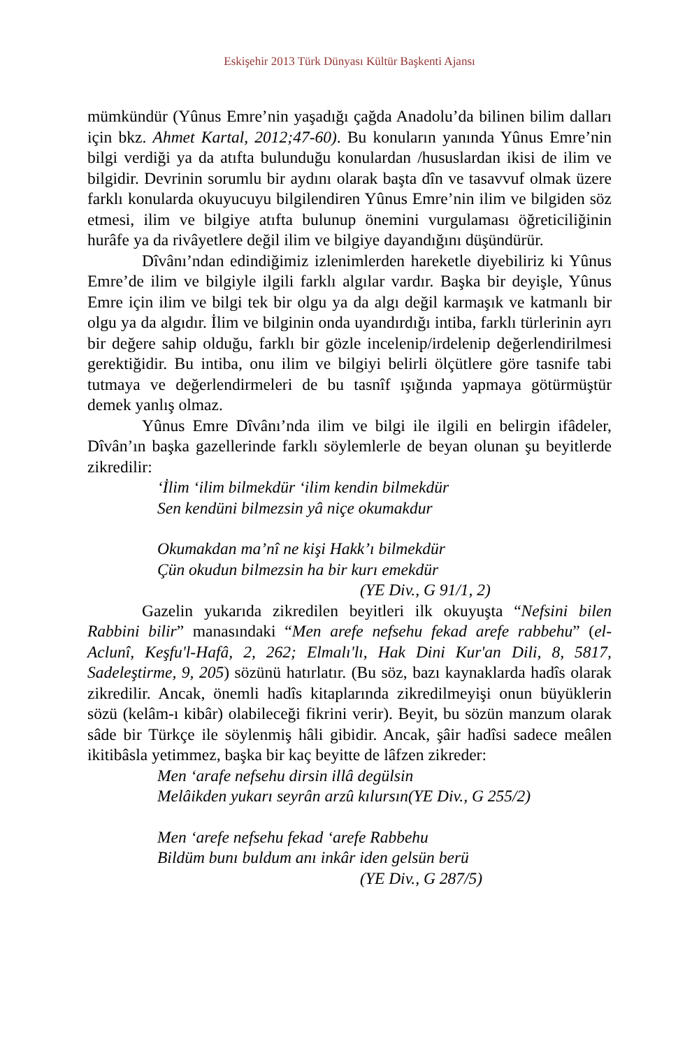Eskişehir 2013 Türk Dünyası Kültür Başkenti Ajansı
mümkündür (Yûnus Emre’nin yaşadığı çağda Anadolu’da bilinen bilim dalları için bkz. Ahmet Kartal, 2012;47-60). Bu konuların yanında Yûnus Emre’nin bilgi verdiği ya da atıfta bulunduğu konulardan /hususlardan ikisi de ilim ve bilgidir. Devrinin sorumlu bir aydını olarak başta dîn ve tasavvuf olmak üzere farklı konularda okuyucuyu bilgilendiren Yûnus Emre’nin ilim ve bilgiden söz etmesi, ilim ve bilgiye atıfta bulunup önemini vurgulaması öğreticiliğinin hurâfe ya da rivâyetlere değil ilim ve bilgiye dayandığını düşündürür.
Dîvânı’ndan edindiğimiz izlenimlerden hareketle diyebiliriz ki Yûnus Emre’de ilim ve bilgiyle ilgili farklı algılar vardır. Başka bir deyişle, Yûnus Emre için ilim ve bilgi tek bir olgu ya da algı değil karmaşık ve katmanlı bir olgu ya da algıdır. İlim ve bilginin onda uyandırdığı intiba, farklı türlerinin ayrı bir değere sahip olduğu, farklı bir gözle incelenip/irdelenip değerlendirilmesi gerektiğidir. Bu intiba, onu ilim ve bilgiyi belirli ölçütlere göre tasnife tabi tutmaya ve değerlendirmeleri de bu tasnîf ışığında yapmaya götürmüştür demek yanlış olmaz.
Yûnus Emre Dîvânı’nda ilim ve bilgi ile ilgili en belirgin ifâdeler, Dîvân’ın başka gazellerinde farklı söylemlerle de beyan olunan şu beyitlerde zikredilir:
‘İlim ‘ilim bilmekdür ‘ilim kendin bilmekdür
Sen kendüni bilmezsin yâ niçe okumakdur
Okumakdan ma’nî ne kişi Hakk’ı bilmekdür
Çün okudun bilmezsin ha bir kurı emekdür
(YE Div., G 91/1, 2)
Gazelin yukarıda zikredilen beyitleri ilk okuyuşta “Nefsini bilen Rabbini bilir” manasındaki “Men arefe nefsehu fekad arefe rabbehu” (el-Aclunî, Keşfu'l-Hafâ, 2, 262; Elmalı'lı, Hak Dini Kur'an Dili, 8, 5817, Sadeleştirme, 9, 205) sözünü hatırlatır. (Bu söz, bazı kaynaklarda hadîs olarak zikredilir. Ancak, önemli hadîs kitaplarında zikredilmeyişi onun büyüklerin sözü (kelâm-ı kibâr) olabileceği fikrini verir). Beyit, bu sözün manzum olarak sâde bir Türkçe ile söylenmiş hâli gibidir. Ancak, şâir hadîsi sadece meâlen ikitibâsla yetimmez, başka bir kaç beyitte de lâfzen zikreder:
Men ‘arafe nefsehu dirsin illâ degülsin
Melâikden yukarı seyrân arzû kılursın(YE Div., G 255/2)
Men ‘arefe nefsehu fekad ‘arefe Rabbehu
Bildüm bunı buldum anı inkâr iden gelsün berü
(YE Div., G 287/5)